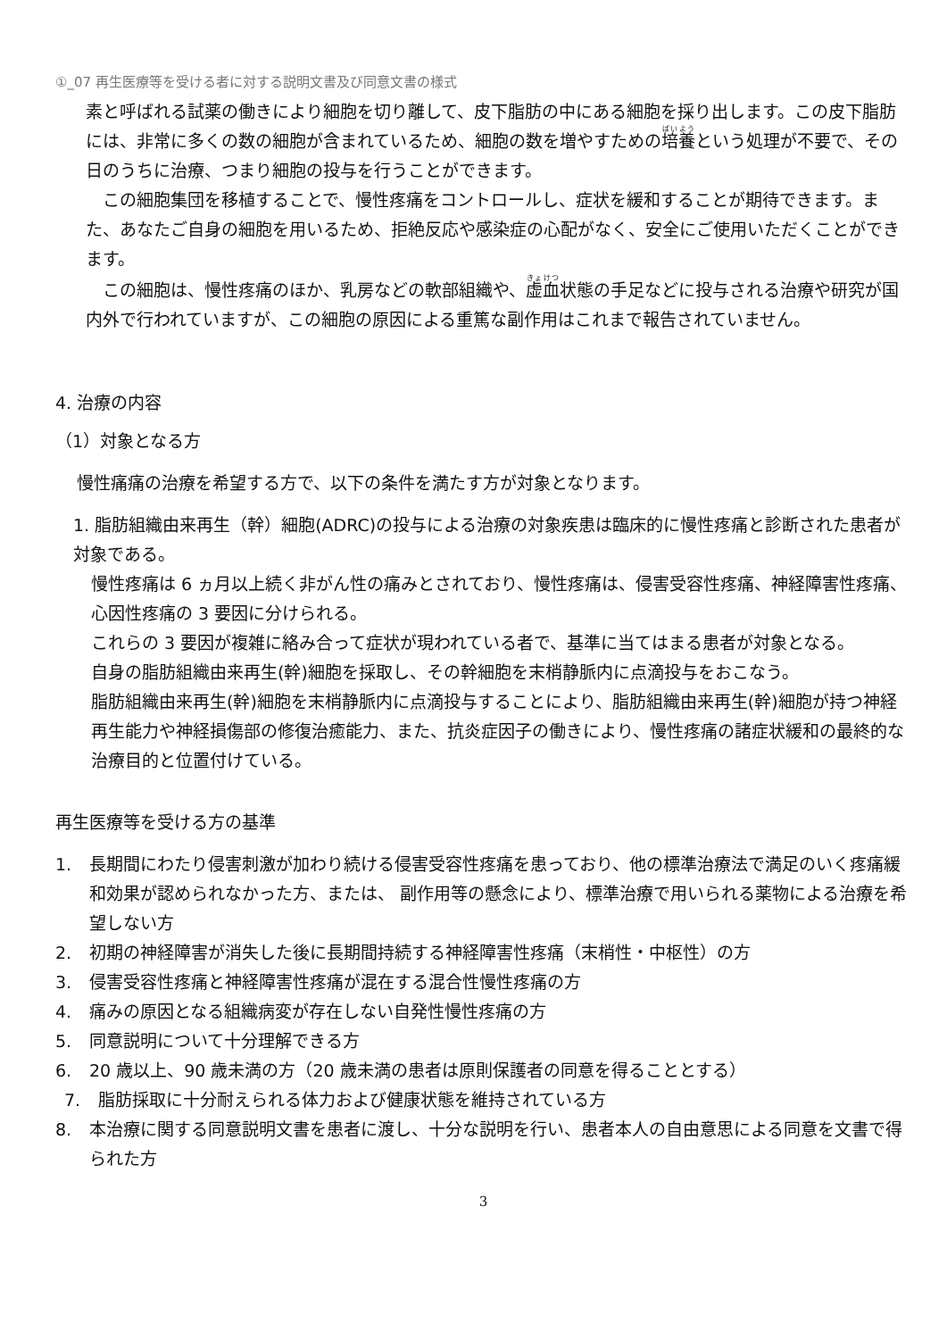①_07 再生医療等を受ける者に対する説明文書及び同意文書の様式
素と呼ばれる試薬の働きにより細胞を切り離して、皮下脂肪の中にある細胞を採り出します。この皮下脂肪には、非常に多くの数の細胞が含まれているため、細胞の数を増やすための培養という処理が不要で、その日のうちに治療、つまり細胞の投与を行うことができます。
　この細胞集団を移植することで、慢性疼痛をコントロールし、症状を緩和することが期待できます。また、あなたご自身の細胞を用いるため、拒絶反応や感染症の心配がなく、安全にご使用いただくことができます。
　この細胞は、慢性疼痛のほか、乳房などの軟部組織や、虚血状態の手足などに投与される治療や研究が国内外で行われていますが、この細胞の原因による重篤な副作用はこれまで報告されていません。
4. 治療の内容
（1）対象となる方
慢性痛痛の治療を希望する方で、以下の条件を満たす方が対象となります。
1. 脂肪組織由来再生（幹）細胞(ADRC)の投与による治療の対象疾患は臨床的に慢性疼痛と診断された患者が対象である。
慢性疼痛は 6 ヵ月以上続く非がん性の痛みとされており、慢性疼痛は、侵害受容性疼痛、神経障害性疼痛、心因性疼痛の 3 要因に分けられる。
これらの 3 要因が複雑に絡み合って症状が現われている者で、基準に当てはまる患者が対象となる。
自身の脂肪組織由来再生(幹)細胞を採取し、その幹細胞を末梢静脈内に点滴投与をおこなう。
脂肪組織由来再生(幹)細胞を末梢静脈内に点滴投与することにより、脂肪組織由来再生(幹)細胞が持つ神経再生能力や神経損傷部の修復治癒能力、また、抗炎症因子の働きにより、慢性疼痛の諸症状緩和の最終的な治療目的と位置付けている。
再生医療等を受ける方の基準
1. 長期間にわたり侵害刺激が加わり続ける侵害受容性疼痛を患っており、他の標準治療法で満足のいく疼痛緩和効果が認められなかった方、または、 副作用等の懸念により、標準治療で用いられる薬物による治療を希望しない方
2. 初期の神経障害が消失した後に長期間持続する神経障害性疼痛（末梢性・中枢性）の方
3. 侵害受容性疼痛と神経障害性疼痛が混在する混合性慢性疼痛の方
4. 痛みの原因となる組織病変が存在しない自発性慢性疼痛の方
5. 同意説明について十分理解できる方
6. 20 歳以上、90 歳未満の方（20 歳未満の患者は原則保護者の同意を得ることとする）
7. 脂肪採取に十分耐えられる体力および健康状態を維持されている方
8. 本治療に関する同意説明文書を患者に渡し、十分な説明を行い、患者本人の自由意思による同意を文書で得られた方
3